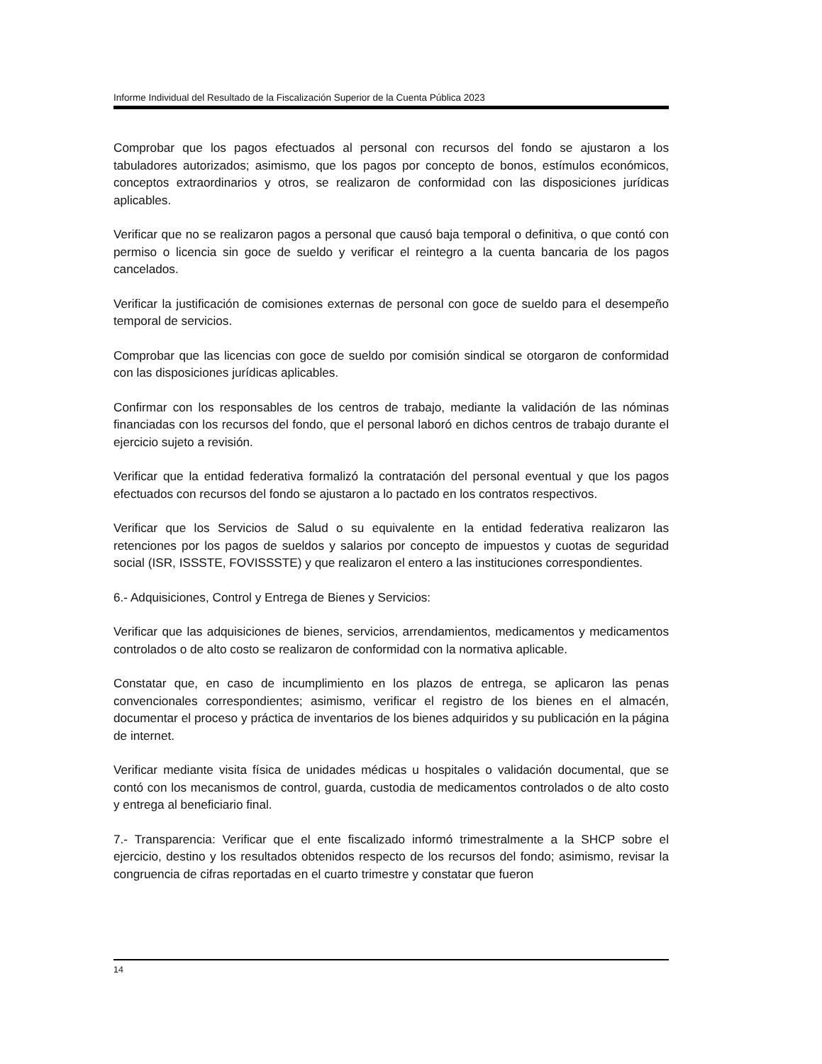Informe Individual del Resultado de la Fiscalización Superior de la Cuenta Pública 2023
Comprobar que los pagos efectuados al personal con recursos del fondo se ajustaron a los tabuladores autorizados; asimismo, que los pagos por concepto de bonos, estímulos económicos, conceptos extraordinarios y otros, se realizaron de conformidad con las disposiciones jurídicas aplicables.
Verificar que no se realizaron pagos a personal que causó baja temporal o definitiva, o que contó con permiso o licencia sin goce de sueldo y verificar el reintegro a la cuenta bancaria de los pagos cancelados.
Verificar la justificación de comisiones externas de personal con goce de sueldo para el desempeño temporal de servicios.
Comprobar que las licencias con goce de sueldo por comisión sindical se otorgaron de conformidad con las disposiciones jurídicas aplicables.
Confirmar con los responsables de los centros de trabajo, mediante la validación de las nóminas financiadas con los recursos del fondo, que el personal laboró en dichos centros de trabajo durante el ejercicio sujeto a revisión.
Verificar que la entidad federativa formalizó la contratación del personal eventual y que los pagos efectuados con recursos del fondo se ajustaron a lo pactado en los contratos respectivos.
Verificar que los Servicios de Salud o su equivalente en la entidad federativa realizaron las retenciones por los pagos de sueldos y salarios por concepto de impuestos y cuotas de seguridad social (ISR, ISSSTE, FOVISSSTE) y que realizaron el entero a las instituciones correspondientes.
6.- Adquisiciones, Control y Entrega de Bienes y Servicios:
Verificar que las adquisiciones de bienes, servicios, arrendamientos, medicamentos y medicamentos controlados o de alto costo se realizaron de conformidad con la normativa aplicable.
Constatar que, en caso de incumplimiento en los plazos de entrega, se aplicaron las penas convencionales correspondientes; asimismo, verificar el registro de los bienes en el almacén, documentar el proceso y práctica de inventarios de los bienes adquiridos y su publicación en la página de internet.
Verificar mediante visita física de unidades médicas u hospitales o validación documental, que se contó con los mecanismos de control, guarda, custodia de medicamentos controlados o de alto costo y entrega al beneficiario final.
7.- Transparencia: Verificar que el ente fiscalizado informó trimestralmente a la SHCP sobre el ejercicio, destino y los resultados obtenidos respecto de los recursos del fondo; asimismo, revisar la congruencia de cifras reportadas en el cuarto trimestre y constatar que fueron
14